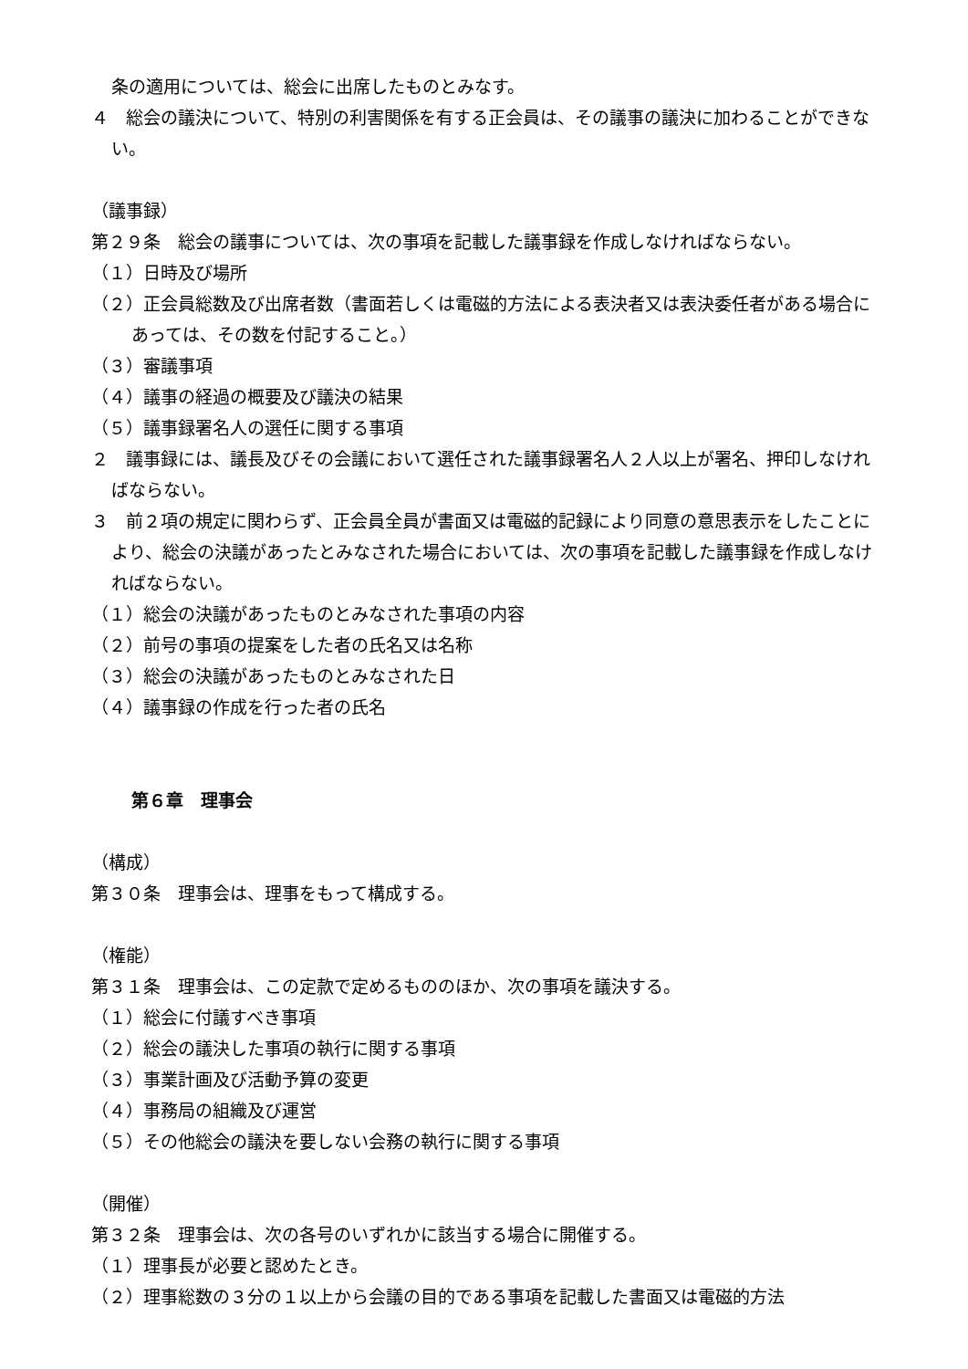条の適用については、総会に出席したものとみなす。
４　総会の議決について、特別の利害関係を有する正会員は、その議事の議決に加わることができない。
（議事録）
第２９条　総会の議事については、次の事項を記載した議事録を作成しなければならない。
（１）日時及び場所
（２）正会員総数及び出席者数（書面若しくは電磁的方法による表決者又は表決委任者がある場合にあっては、その数を付記すること。）
（３）審議事項
（４）議事の経過の概要及び議決の結果
（５）議事録署名人の選任に関する事項
２　議事録には、議長及びその会議において選任された議事録署名人２人以上が署名、押印しなければならない。
３　前２項の規定に関わらず、正会員全員が書面又は電磁的記録により同意の意思表示をしたことにより、総会の決議があったとみなされた場合においては、次の事項を記載した議事録を作成しなければならない。
（１）総会の決議があったものとみなされた事項の内容
（２）前号の事項の提案をした者の氏名又は名称
（３）総会の決議があったものとみなされた日
（４）議事録の作成を行った者の氏名
第６章　理事会
（構成）
第３０条　理事会は、理事をもって構成する。
（権能）
第３１条　理事会は、この定款で定めるもののほか、次の事項を議決する。
（１）総会に付議すべき事項
（２）総会の議決した事項の執行に関する事項
（３）事業計画及び活動予算の変更
（４）事務局の組織及び運営
（５）その他総会の議決を要しない会務の執行に関する事項
（開催）
第３２条　理事会は、次の各号のいずれかに該当する場合に開催する。
（１）理事長が必要と認めたとき。
（２）理事総数の３分の１以上から会議の目的である事項を記載した書面又は電磁的方法